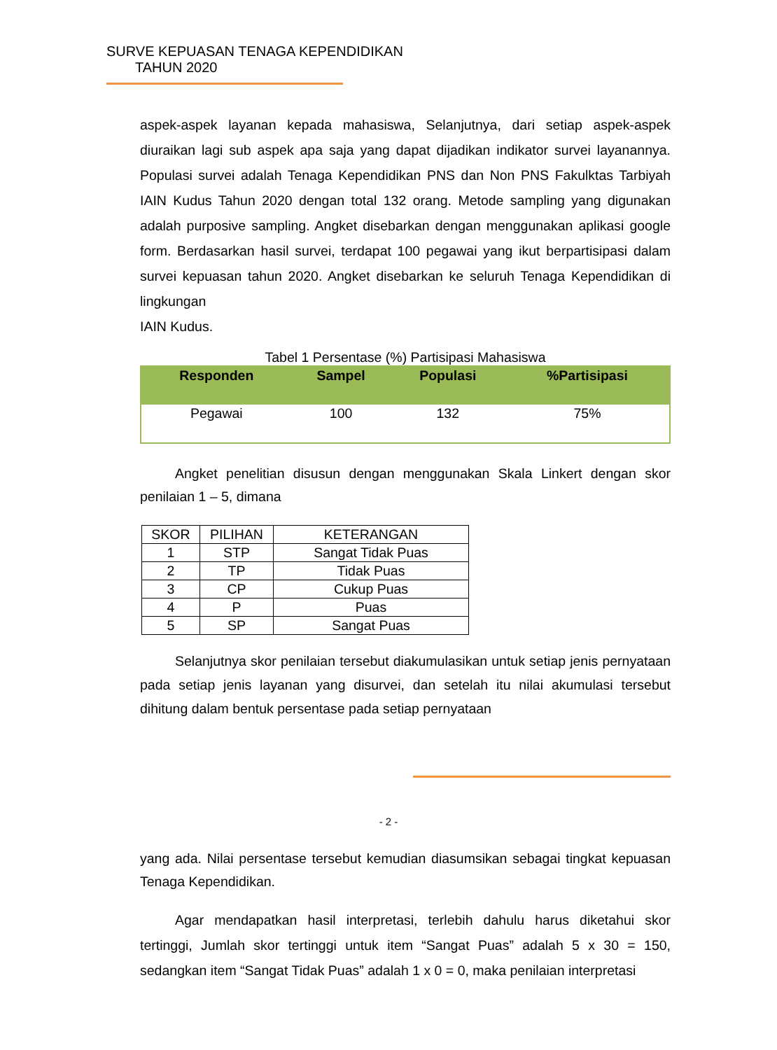SURVE KEPUASAN TENAGA KEPENDIDIKAN
TAHUN 2020
aspek-aspek layanan kepada mahasiswa, Selanjutnya, dari setiap aspek-aspek diuraikan lagi sub aspek apa saja yang dapat dijadikan indikator survei layanannya. Populasi survei adalah Tenaga Kependidikan PNS dan Non PNS Fakulktas Tarbiyah IAIN Kudus Tahun 2020 dengan total 132 orang. Metode sampling yang digunakan adalah purposive sampling. Angket disebarkan dengan menggunakan aplikasi google form. Berdasarkan hasil survei, terdapat 100 pegawai yang ikut berpartisipasi dalam survei kepuasan tahun 2020. Angket disebarkan ke seluruh Tenaga Kependidikan di lingkungan
IAIN Kudus.
Tabel 1 Persentase (%) Partisipasi Mahasiswa
| Responden | Sampel | Populasi | %Partisipasi |
| --- | --- | --- | --- |
| Pegawai | 100 | 132 | 75% |
Angket penelitian disusun dengan menggunakan Skala Linkert dengan skor penilaian 1 – 5, dimana
| SKOR | PILIHAN | KETERANGAN |
| --- | --- | --- |
| 1 | STP | Sangat Tidak Puas |
| 2 | TP | Tidak Puas |
| 3 | CP | Cukup Puas |
| 4 | P | Puas |
| 5 | SP | Sangat Puas |
Selanjutnya skor penilaian tersebut diakumulasikan untuk setiap jenis pernyataan pada setiap jenis layanan yang disurvei, dan setelah itu nilai akumulasi tersebut dihitung dalam bentuk persentase pada setiap pernyataan
- 2 -
yang ada. Nilai persentase tersebut kemudian diasumsikan sebagai tingkat kepuasan Tenaga Kependidikan.
Agar mendapatkan hasil interpretasi, terlebih dahulu harus diketahui skor tertinggi, Jumlah skor tertinggi untuk item “Sangat Puas” adalah 5 x 30 = 150, sedangkan item “Sangat Tidak Puas” adalah 1 x 0 = 0, maka penilaian interpretasi